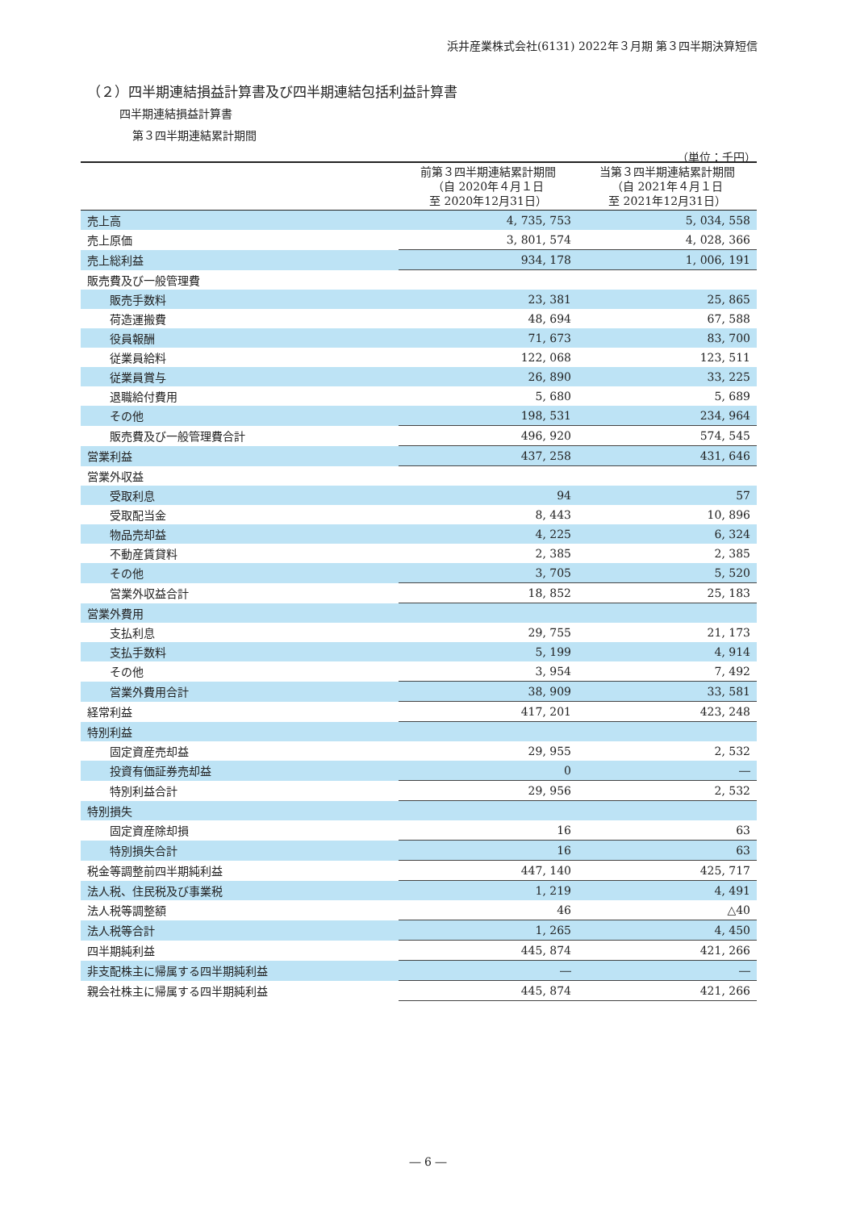浜井産業株式会社(6131) 2022年３月期 第３四半期決算短信
（２）四半期連結損益計算書及び四半期連結包括利益計算書
四半期連結損益計算書
第３四半期連結累計期間
（単位：千円）
| | 前第３四半期連結累計期間 （自 2020年４月１日 至 2020年12月31日） | 当第３四半期連結累計期間 （自 2021年４月１日 至 2021年12月31日） |
| --- | --- | --- |
| 売上高 | 4, 735, 753 | 5, 034, 558 |
| 売上原価 | 3, 801, 574 | 4, 028, 366 |
| 売上総利益 | 934, 178 | 1, 006, 191 |
| 販売費及び一般管理費 | | |
| 販売手数料 | 23, 381 | 25, 865 |
| 荷造運搬費 | 48, 694 | 67, 588 |
| 役員報酬 | 71, 673 | 83, 700 |
| 従業員給料 | 122, 068 | 123, 511 |
| 従業員賞与 | 26, 890 | 33, 225 |
| 退職給付費用 | 5, 680 | 5, 689 |
| その他 | 198, 531 | 234, 964 |
| 販売費及び一般管理費合計 | 496, 920 | 574, 545 |
| 営業利益 | 437, 258 | 431, 646 |
| 営業外収益 | | |
| 受取利息 | 94 | 57 |
| 受取配当金 | 8, 443 | 10, 896 |
| 物品売却益 | 4, 225 | 6, 324 |
| 不動産賃貸料 | 2, 385 | 2, 385 |
| その他 | 3, 705 | 5, 520 |
| 営業外収益合計 | 18, 852 | 25, 183 |
| 営業外費用 | | |
| 支払利息 | 29, 755 | 21, 173 |
| 支払手数料 | 5, 199 | 4, 914 |
| その他 | 3, 954 | 7, 492 |
| 営業外費用合計 | 38, 909 | 33, 581 |
| 経常利益 | 417, 201 | 423, 248 |
| 特別利益 | | |
| 固定資産売却益 | 29, 955 | 2, 532 |
| 投資有価証券売却益 | 0 | ― |
| 特別利益合計 | 29, 956 | 2, 532 |
| 特別損失 | | |
| 固定資産除却損 | 16 | 63 |
| 特別損失合計 | 16 | 63 |
| 税金等調整前四半期純利益 | 447, 140 | 425, 717 |
| 法人税、住民税及び事業税 | 1, 219 | 4, 491 |
| 法人税等調整額 | 46 | △40 |
| 法人税等合計 | 1, 265 | 4, 450 |
| 四半期純利益 | 445, 874 | 421, 266 |
| 非支配株主に帰属する四半期純利益 | ― | ― |
| 親会社株主に帰属する四半期純利益 | 445, 874 | 421, 266 |
― 6 ―